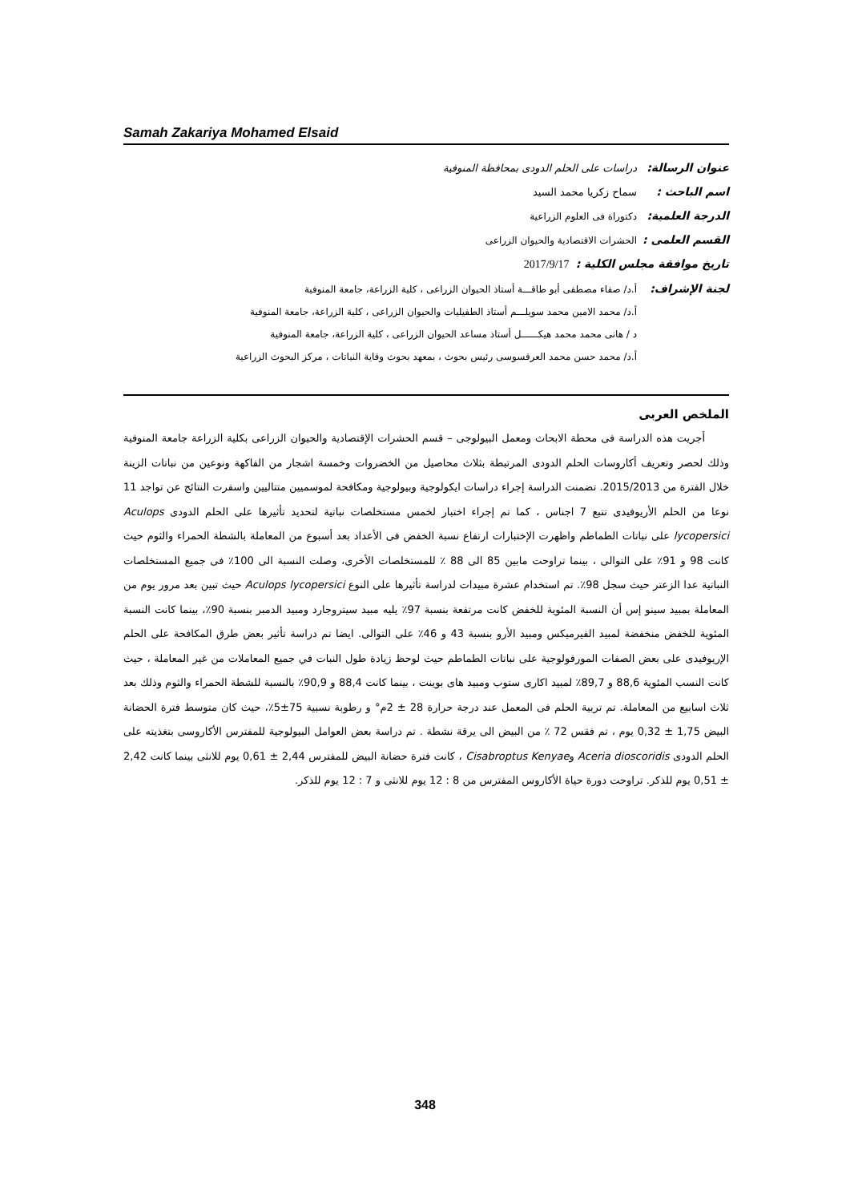Samah Zakariya Mohamed Elsaid
عنوان الرسالة: دراسات على الحلم الدودى بمحافظة المنوفية
اسم الباحث : سماح زكريا محمد السيد
الدرجة العلمية: دكتوراة فى العلوم الزراعية
القسم العلمى : الحشرات الاقتصادية والحيوان الزراعى
تاريخ موافقة مجلس الكلية : 2017/9/17
لجنة الإشراف: أ.د/ صفاء مصطفى أبو طاقـــة أستاذ الحيوان الزراعى ، كلية الزراعة، جامعة المنوفية
أ.د/ محمد الامين محمد سويلـــم أستاذ الطفيليات والحيوان الزراعى ، كلية الزراعة، جامعة المنوفية
د / هانى محمد محمد هيكــــــل أستاذ مساعد الحيوان الزراعى ، كلية الزراعة، جامعة المنوفية
أ.د/ محمد حسن محمد العرقسوسى رئيس بحوث ، بمعهد بحوث وقاية النباتات ، مركز البحوث الزراعية
الملخص العربى
أجريت هذه الدراسة فى محطة الابحاث ومعمل البيولوجى – قسم الحشرات الإقتصادية والحيوان الزراعى بكلية الزراعة جامعة المنوفية وذلك لحصر وتعريف أكاروسات الحلم الدودى المرتبطة بثلاث محاصيل من الخضروات وخمسة اشجار من الفاكهة ونوعين من نباتات الزينة خلال الفترة من 2015/2013. تضمنت الدراسة إجراء دراسات ايكولوجية وبيولوجية ومكافحة لموسميين متتاليين واسفرت النتائج عن تواجد 11 نوعا من الحلم الأريوفيدى تتبع 7 اجناس ، كما تم إجراء اختبار لخمس مستخلصات نباتية لتحديد تأثيرها على الحلم الدودى Aculops lycopersici على نباتات الطماطم واظهرت الإختبارات ارتفاع نسبة الخفض فى الأعداد بعد أسبوع من المعاملة بالشطة الحمراء والثوم حيث كانت 98 و 91٪ على التوالى ، بينما تراوحت مابين 85 الى 88 ٪ للمستخلصات الأخرى، وصلت النسبة الى 100٪ فى جميع المستخلصات النباتية عدا الزعتر حيث سجل 98٪. تم استخدام عشرة مبيدات لدراسة تأثيرها على النوع Aculops lycopersici حيث تبين بعد مرور يوم من المعاملة بمبيد سينو إس أن النسبة المئوية للخفض كانت مرتفعة بنسبة 97٪ يليه مبيد سيتروجارد ومبيد الدمبر بنسبة 90٪، بينما كانت النسبة المئوية للخفض منخفضة لمبيد الفيرميكس ومبيد الأرو بنسبة 43 و 46٪ على التوالى. ايضا تم دراسة تأثير بعض طرق المكافحة على الحلم الإريوفيدى على بعض الصفات المورفولوجية على نباتات الطماطم حيث لوحظ زيادة طول النبات في جميع المعاملات من غير المعاملة ، حيث كانت النسب المئوية 88,6 و 89,7٪ لمبيد اكارى ستوب ومبيد هاى بوينت ، بينما كانت 88,4 و 90,9٪ بالنسبة للشطة الحمراء والثوم وذلك بعد ثلاث اسابيع من المعاملة. تم تربية الحلم فى المعمل عند درجة حرارة 28 ± 2م° و رطوبة نسبية 75±5٪، حيث كان متوسط فترة الحضانة البيض 1,75 ± 0,32 يوم ، تم فقس 72 ٪ من البيض الى يرقة نشطة . تم دراسة بعض العوامل البيولوجية للمفترس الأكاروسى بتغذيته على الحلم الدودى Aceria dioscoridis وCisabroptus Kenyae ، كانت فترة حضانة البيض للمفترس 2,44 ± 0,61 يوم للانثى بينما كانت 2,42 ± 0,51 يوم للذكر. تراوحت دورة حياة الأكاروس المفترس من 8 : 12 يوم للانثى و 7 : 12 يوم للذكر.
348